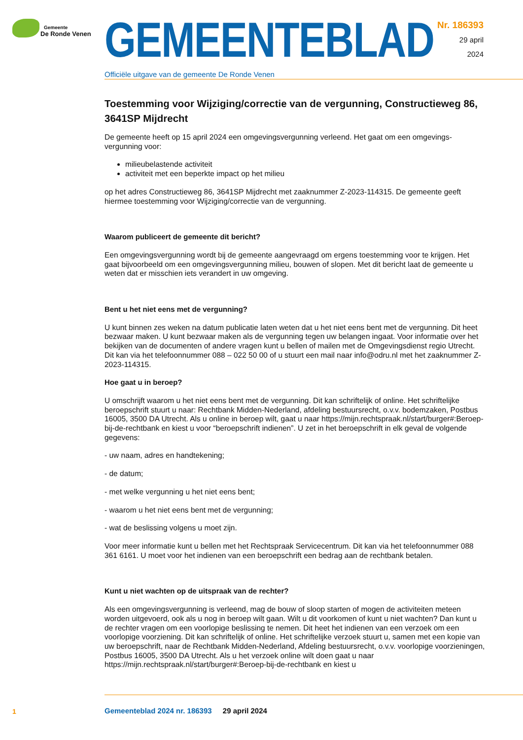Gemeente
De Ronde Venen
GEMEENTEBLAD
Officiële uitgave van de gemeente De Ronde Venen
Nr. 186393
29 april
2024
Toestemming voor Wijziging/correctie van de vergunning, Constructieweg 86, 3641SP Mijdrecht
De gemeente heeft op 15 april 2024 een omgevingsvergunning verleend. Het gaat om een omgevings-vergunning voor:
milieubelastende activiteit
activiteit met een beperkte impact op het milieu
op het adres Constructieweg 86, 3641SP Mijdrecht met zaaknummer Z-2023-114315. De gemeente geeft hiermee toestemming voor Wijziging/correctie van de vergunning.
Waarom publiceert de gemeente dit bericht?
Een omgevingsvergunning wordt bij de gemeente aangevraagd om ergens toestemming voor te krijgen. Het gaat bijvoorbeeld om een omgevingsvergunning milieu, bouwen of slopen. Met dit bericht laat de gemeente u weten dat er misschien iets verandert in uw omgeving.
Bent u het niet eens met de vergunning?
U kunt binnen zes weken na datum publicatie laten weten dat u het niet eens bent met de vergunning. Dit heet bezwaar maken. U kunt bezwaar maken als de vergunning tegen uw belangen ingaat. Voor informatie over het bekijken van de documenten of andere vragen kunt u bellen of mailen met de Omgevingsdienst regio Utrecht. Dit kan via het telefoonnummer 088 – 022 50 00 of u stuurt een mail naar info@odru.nl met het zaaknummer Z-2023-114315.
Hoe gaat u in beroep?
U omschrijft waarom u het niet eens bent met de vergunning. Dit kan schriftelijk of online. Het schriftelijke beroepschrift stuurt u naar: Rechtbank Midden-Nederland, afdeling bestuursrecht, o.v.v. bodemzaken, Postbus 16005, 3500 DA Utrecht. Als u online in beroep wilt, gaat u naar https://mijn.rechtspraak.nl/start/burger#:Beroep-bij-de-rechtbank en kiest u voor “beroepschrift indienen”. U zet in het beroepschrift in elk geval de volgende gegevens:
- uw naam, adres en handtekening;
- de datum;
- met welke vergunning u het niet eens bent;
- waarom u het niet eens bent met de vergunning;
- wat de beslissing volgens u moet zijn.
Voor meer informatie kunt u bellen met het Rechtspraak Servicecentrum. Dit kan via het telefoonnummer 088 361 6161. U moet voor het indienen van een beroepschrift een bedrag aan de rechtbank betalen.
Kunt u niet wachten op de uitspraak van de rechter?
Als een omgevingsvergunning is verleend, mag de bouw of sloop starten of mogen de activiteiten meteen worden uitgevoerd, ook als u nog in beroep wilt gaan. Wilt u dit voorkomen of kunt u niet wachten? Dan kunt u de rechter vragen om een voorlopige beslissing te nemen. Dit heet het indienen van een verzoek om een voorlopige voorziening. Dit kan schriftelijk of online. Het schriftelijke verzoek stuurt u, samen met een kopie van uw beroepschrift, naar de Rechtbank Midden-Nederland, Afdeling bestuursrecht, o.v.v. voorlopige voorzieningen, Postbus 16005, 3500 DA Utrecht. Als u het verzoek online wilt doen gaat u naar https://mijn.rechtspraak.nl/start/burger#:Beroep-bij-de-rechtbank en kiest u
1
Gemeenteblad 2024 nr. 186393 29 april 2024